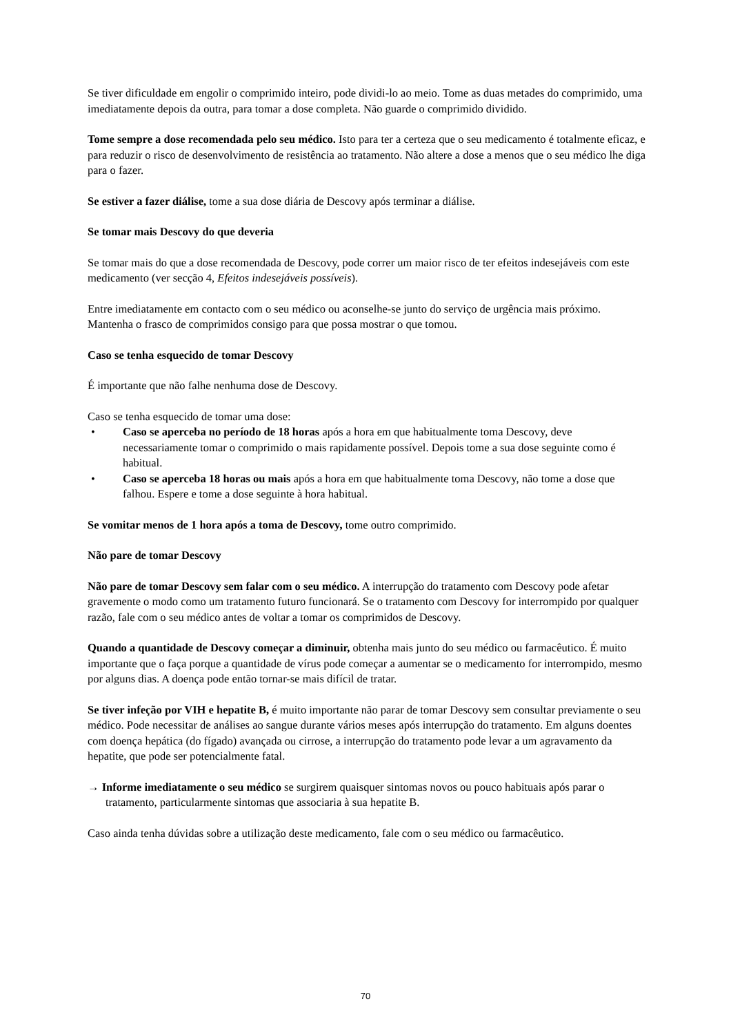Se tiver dificuldade em engolir o comprimido inteiro, pode dividi-lo ao meio. Tome as duas metades do comprimido, uma imediatamente depois da outra, para tomar a dose completa. Não guarde o comprimido dividido.
Tome sempre a dose recomendada pelo seu médico. Isto para ter a certeza que o seu medicamento é totalmente eficaz, e para reduzir o risco de desenvolvimento de resistência ao tratamento. Não altere a dose a menos que o seu médico lhe diga para o fazer.
Se estiver a fazer diálise, tome a sua dose diária de Descovy após terminar a diálise.
Se tomar mais Descovy do que deveria
Se tomar mais do que a dose recomendada de Descovy, pode correr um maior risco de ter efeitos indesejáveis com este medicamento (ver secção 4, Efeitos indesejáveis possíveis).
Entre imediatamente em contacto com o seu médico ou aconselhe-se junto do serviço de urgência mais próximo. Mantenha o frasco de comprimidos consigo para que possa mostrar o que tomou.
Caso se tenha esquecido de tomar Descovy
É importante que não falhe nenhuma dose de Descovy.
Caso se tenha esquecido de tomar uma dose:
• Caso se aperceba no período de 18 horas após a hora em que habitualmente toma Descovy, deve necessariamente tomar o comprimido o mais rapidamente possível. Depois tome a sua dose seguinte como é habitual.
• Caso se aperceba 18 horas ou mais após a hora em que habitualmente toma Descovy, não tome a dose que falhou. Espere e tome a dose seguinte à hora habitual.
Se vomitar menos de 1 hora após a toma de Descovy, tome outro comprimido.
Não pare de tomar Descovy
Não pare de tomar Descovy sem falar com o seu médico. A interrupção do tratamento com Descovy pode afetar gravemente o modo como um tratamento futuro funcionará. Se o tratamento com Descovy for interrompido por qualquer razão, fale com o seu médico antes de voltar a tomar os comprimidos de Descovy.
Quando a quantidade de Descovy começar a diminuir, obtenha mais junto do seu médico ou farmacêutico. É muito importante que o faça porque a quantidade de vírus pode começar a aumentar se o medicamento for interrompido, mesmo por alguns dias. A doença pode então tornar-se mais difícil de tratar.
Se tiver infeção por VIH e hepatite B, é muito importante não parar de tomar Descovy sem consultar previamente o seu médico. Pode necessitar de análises ao sangue durante vários meses após interrupção do tratamento. Em alguns doentes com doença hepática (do fígado) avançada ou cirrose, a interrupção do tratamento pode levar a um agravamento da hepatite, que pode ser potencialmente fatal.
→ Informe imediatamente o seu médico se surgirem quaisquer sintomas novos ou pouco habituais após parar o tratamento, particularmente sintomas que associaria à sua hepatite B.
Caso ainda tenha dúvidas sobre a utilização deste medicamento, fale com o seu médico ou farmacêutico.
70